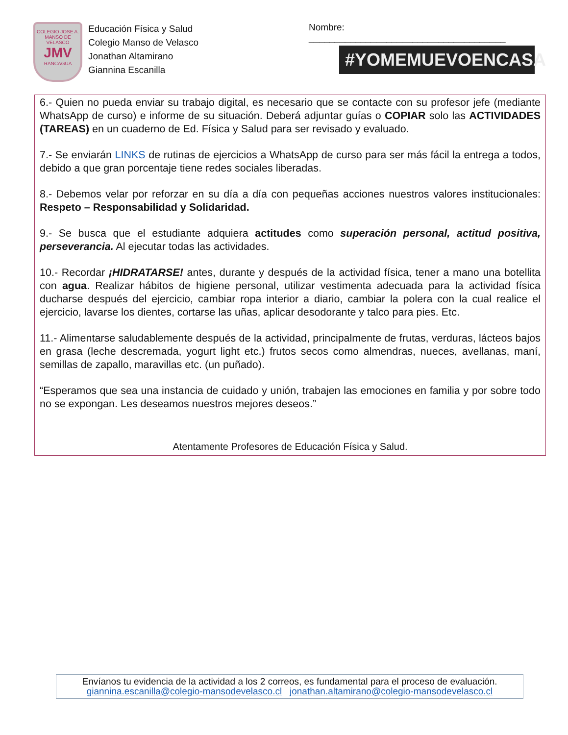COLEGIO JOSE A. MANSO DE VELASCO
JMV
RANCAGUA
Educación Física y Salud
Colegio Manso de Velasco
Jonathan Altamirano
Giannina Escanilla
Nombre: ______________________________________
#YOMEMUEVOENCASA
6.- Quien no pueda enviar su trabajo digital, es necesario que se contacte con su profesor jefe (mediante WhatsApp de curso) e informe de su situación. Deberá adjuntar guías o COPIAR solo las ACTIVIDADES (TAREAS) en un cuaderno de Ed. Física y Salud para ser revisado y evaluado.
7.- Se enviarán LINKS de rutinas de ejercicios a WhatsApp de curso para ser más fácil la entrega a todos, debido a que gran porcentaje tiene redes sociales liberadas.
8.- Debemos velar por reforzar en su día a día con pequeñas acciones nuestros valores institucionales: Respeto – Responsabilidad y Solidaridad.
9.- Se busca que el estudiante adquiera actitudes como superación personal, actitud positiva, perseverancia. Al ejecutar todas las actividades.
10.- Recordar ¡HIDRATARSE! antes, durante y después de la actividad física, tener a mano una botellita con agua. Realizar hábitos de higiene personal, utilizar vestimenta adecuada para la actividad física ducharse después del ejercicio, cambiar ropa interior a diario, cambiar la polera con la cual realice el ejercicio, lavarse los dientes, cortarse las uñas, aplicar desodorante y talco para pies. Etc.
11.- Alimentarse saludablemente después de la actividad, principalmente de frutas, verduras, lácteos bajos en grasa (leche descremada, yogurt light etc.) frutos secos como almendras, nueces, avellanas, maní, semillas de zapallo, maravillas etc. (un puñado).
“Esperamos que sea una instancia de cuidado y unión, trabajen las emociones en familia y por sobre todo no se expongan. Les deseamos nuestros mejores deseos.”
Atentamente Profesores de Educación Física y Salud.
Envíanos tu evidencia de la actividad a los 2 correos, es fundamental para el proceso de evaluación.
giannina.escanilla@colegio-mansodevelasco.cl jonathan.altamirano@colegio-mansodevelasco.cl